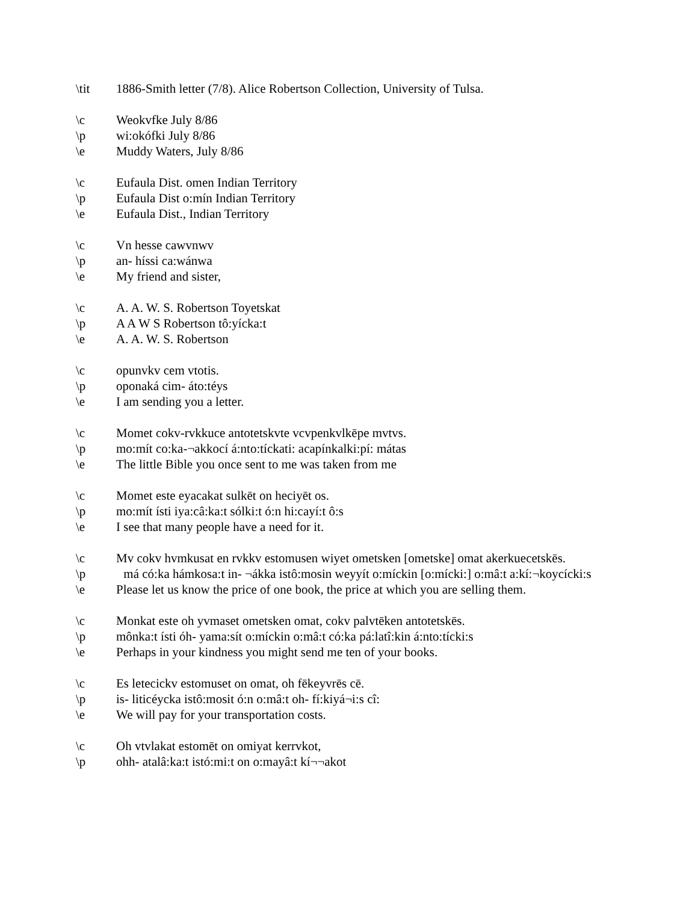\tit 1886-Smith letter (7/8). Alice Robertson Collection, University of Tulsa.
\c Weokvfke July 8/86
\p wi:okófki July 8/86
\e Muddy Waters, July 8/86
\c Eufaula Dist. omen Indian Territory
\p Eufaula Dist o:mín Indian Territory
\e Eufaula Dist., Indian Territory
\c Vn hesse cawvnwv
\p an- híssi ca:wánwa
\e My friend and sister,
\c A. A. W. S. Robertson Toyetskat
\p A A W S Robertson tô:yícka:t
\e A. A. W. S. Robertson
\c opunvkv cem vtotis.
\p oponaká cim- áto:téys
\e I am sending you a letter.
\c Momet cokv-rvkkuce antotetskvte vcvpenkvlkēpe mvtvs.
\p mo:mít co:ka-¬akkocí á:nto:tíckati: acapínkalki:pí: mátas
\e The little Bible you once sent to me was taken from me
\c Momet este eyacakat sulkēt on heciyēt os.
\p mo:mít ísti iya:câ:ka:t sólki:t ó:n hi:cayí:t ô:s
\e I see that many people have a need for it.
\c Mv cokv hvmkusat en rvkkv estomusen wiyet ometsken [ometske] omat akerkuecetskēs.
\p má có:ka hámkosa:t in- ¬ákka istô:mosin weyyít o:míckin [o:mícki:] o:mâ:t a:kí:¬koycícki:s
\e Please let us know the price of one book, the price at which you are selling them.
\c Monkat este oh yvmaset ometsken omat, cokv palvtēken antotetskēs.
\p mônka:t ísti óh- yama:sít o:míckin o:mâ:t có:ka pá:latî:kin á:nto:tícki:s
\e Perhaps in your kindness you might send me ten of your books.
\c Es letecickv estomuset on omat, oh fēkeyvrēs cē.
\p is- liticéycka istô:mosit ó:n o:mâ:t oh- fí:kiyá¬i:s cî:
\e We will pay for your transportation costs.
\c Oh vtvlakat estomēt on omiyat kerrvkot,
\p ohh- atalâ:ka:t istó:mi:t on o:mayâ:t kí¬¬akot